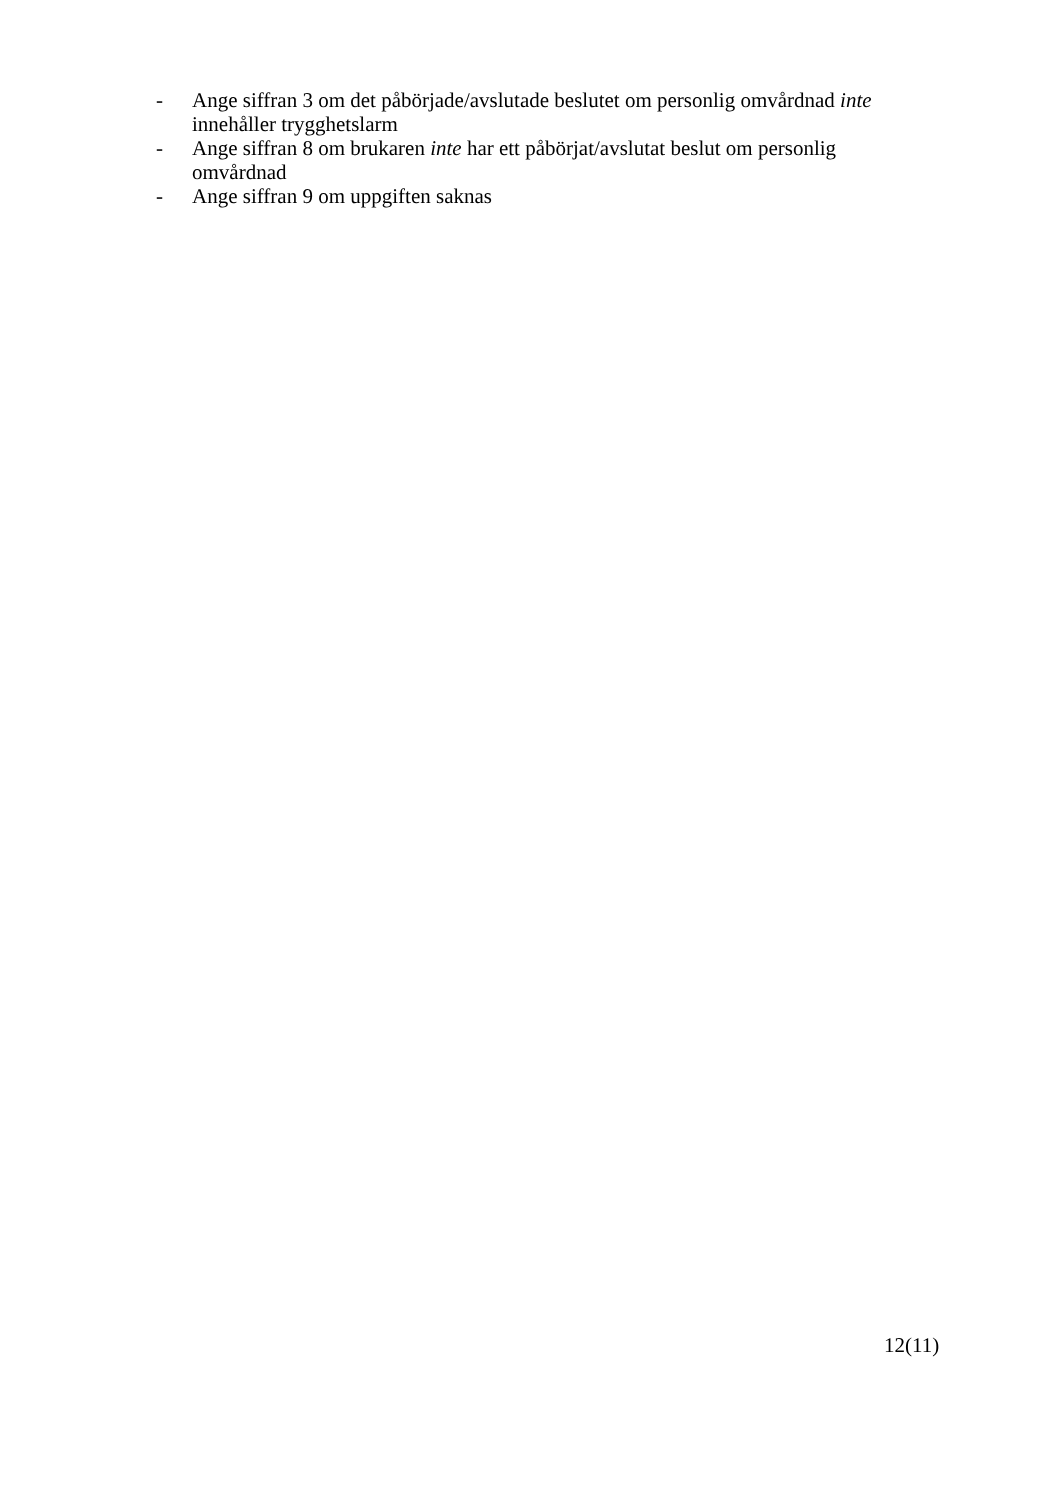- Ange siffran 3 om det påbörjade/avslutade beslutet om personlig omvårdnad inte innehåller trygghetslarm
- Ange siffran 8 om brukaren inte har ett påbörjat/avslutat beslut om personlig omvårdnad
- Ange siffran 9 om uppgiften saknas
12(11)